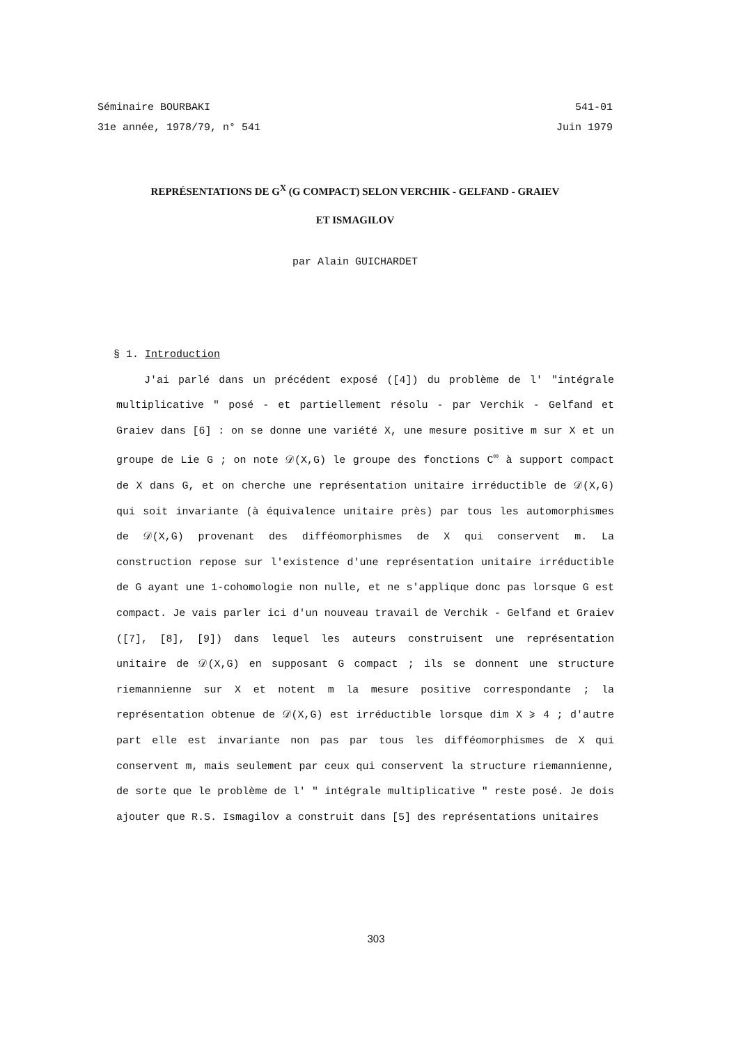Séminaire BOURBAKI 541-01
31e année, 1978/79, n° 541 Juin 1979
REPRÉSENTATIONS DE G<sup>X</sup> (G COMPACT) SELON VERCHIK - GELFAND - GRAIEV
ET ISMAGILOV
par Alain GUICHARDET
§ 1. Introduction
J'ai parlé dans un précédent exposé ([4]) du problème de l' "intégrale multiplicative " posé - et partiellement résolu - par Verchik - Gelfand et Graiev dans [6] : on se donne une variété X, une mesure positive m sur X et un groupe de Lie G ; on note 𝒟(X,G) le groupe des fonctions C<sup>∞</sup> à support compact de X dans G, et on cherche une représentation unitaire irréductible de 𝒟(X,G) qui soit invariante (à équivalence unitaire près) par tous les automorphismes de 𝒟(X,G) provenant des difféomorphismes de X qui conservent m. La construction repose sur l'existence d'une représentation unitaire irréductible de G ayant une 1-cohomologie non nulle, et ne s'applique donc pas lorsque G est compact. Je vais parler ici d'un nouveau travail de Verchik - Gelfand et Graiev ([7], [8], [9]) dans lequel les auteurs construisent une représentation unitaire de 𝒟(X,G) en supposant G compact ; ils se donnent une structure riemannienne sur X et notent m la mesure positive correspondante ; la représentation obtenue de 𝒟(X,G) est irréductible lorsque dim X ⩾ 4 ; d'autre part elle est invariante non pas par tous les difféomorphismes de X qui conservent m, mais seulement par ceux qui conservent la structure riemannienne, de sorte que le problème de l' " intégrale multiplicative " reste posé. Je dois ajouter que R.S. Ismagilov a construit dans [5] des représentations unitaires
303